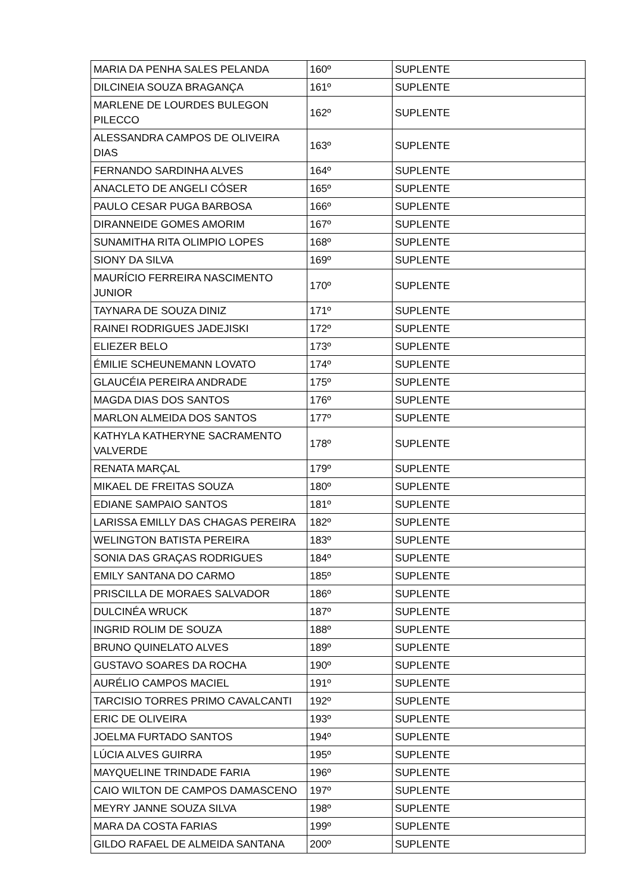| MARIA DA PENHA SALES PELANDA | 160º | SUPLENTE |
| DILCINEIA SOUZA BRAGANÇA | 161º | SUPLENTE |
| MARLENE DE LOURDES BULEGON PILECCO | 162º | SUPLENTE |
| ALESSANDRA CAMPOS DE OLIVEIRA DIAS | 163º | SUPLENTE |
| FERNANDO SARDINHA ALVES | 164º | SUPLENTE |
| ANACLETO DE ANGELI CÓSER | 165º | SUPLENTE |
| PAULO CESAR PUGA BARBOSA | 166º | SUPLENTE |
| DIRANNEIDE GOMES AMORIM | 167º | SUPLENTE |
| SUNAMITHA RITA OLIMPIO LOPES | 168º | SUPLENTE |
| SIONY DA SILVA | 169º | SUPLENTE |
| MAURÍCIO FERREIRA NASCIMENTO JUNIOR | 170º | SUPLENTE |
| TAYNARA DE SOUZA DINIZ | 171º | SUPLENTE |
| RAINEI RODRIGUES JADEJISKI | 172º | SUPLENTE |
| ELIEZER BELO | 173º | SUPLENTE |
| ÉMILIE SCHEUNEMANN LOVATO | 174º | SUPLENTE |
| GLAUCÉIA PEREIRA ANDRADE | 175º | SUPLENTE |
| MAGDA DIAS DOS SANTOS | 176º | SUPLENTE |
| MARLON ALMEIDA DOS SANTOS | 177º | SUPLENTE |
| KATHYLA KATHERYNE SACRAMENTO VALVERDE | 178º | SUPLENTE |
| RENATA MARÇAL | 179º | SUPLENTE |
| MIKAEL DE FREITAS SOUZA | 180º | SUPLENTE |
| EDIANE SAMPAIO SANTOS | 181º | SUPLENTE |
| LARISSA EMILLY DAS CHAGAS PEREIRA | 182º | SUPLENTE |
| WELINGTON BATISTA PEREIRA | 183º | SUPLENTE |
| SONIA DAS GRAÇAS RODRIGUES | 184º | SUPLENTE |
| EMILY SANTANA DO CARMO | 185º | SUPLENTE |
| PRISCILLA DE MORAES SALVADOR | 186º | SUPLENTE |
| DULCINÉA WRUCK | 187º | SUPLENTE |
| INGRID ROLIM DE SOUZA | 188º | SUPLENTE |
| BRUNO QUINELATO ALVES | 189º | SUPLENTE |
| GUSTAVO SOARES DA ROCHA | 190º | SUPLENTE |
| AURÉLIO CAMPOS MACIEL | 191º | SUPLENTE |
| TARCISIO TORRES PRIMO CAVALCANTI | 192º | SUPLENTE |
| ERIC DE OLIVEIRA | 193º | SUPLENTE |
| JOELMA FURTADO SANTOS | 194º | SUPLENTE |
| LÚCIA ALVES GUIRRA | 195º | SUPLENTE |
| MAYQUELINE TRINDADE FARIA | 196º | SUPLENTE |
| CAIO WILTON DE CAMPOS DAMASCENO | 197º | SUPLENTE |
| MEYRY JANNE SOUZA SILVA | 198º | SUPLENTE |
| MARA DA COSTA FARIAS | 199º | SUPLENTE |
| GILDO RAFAEL DE ALMEIDA SANTANA | 200º | SUPLENTE |